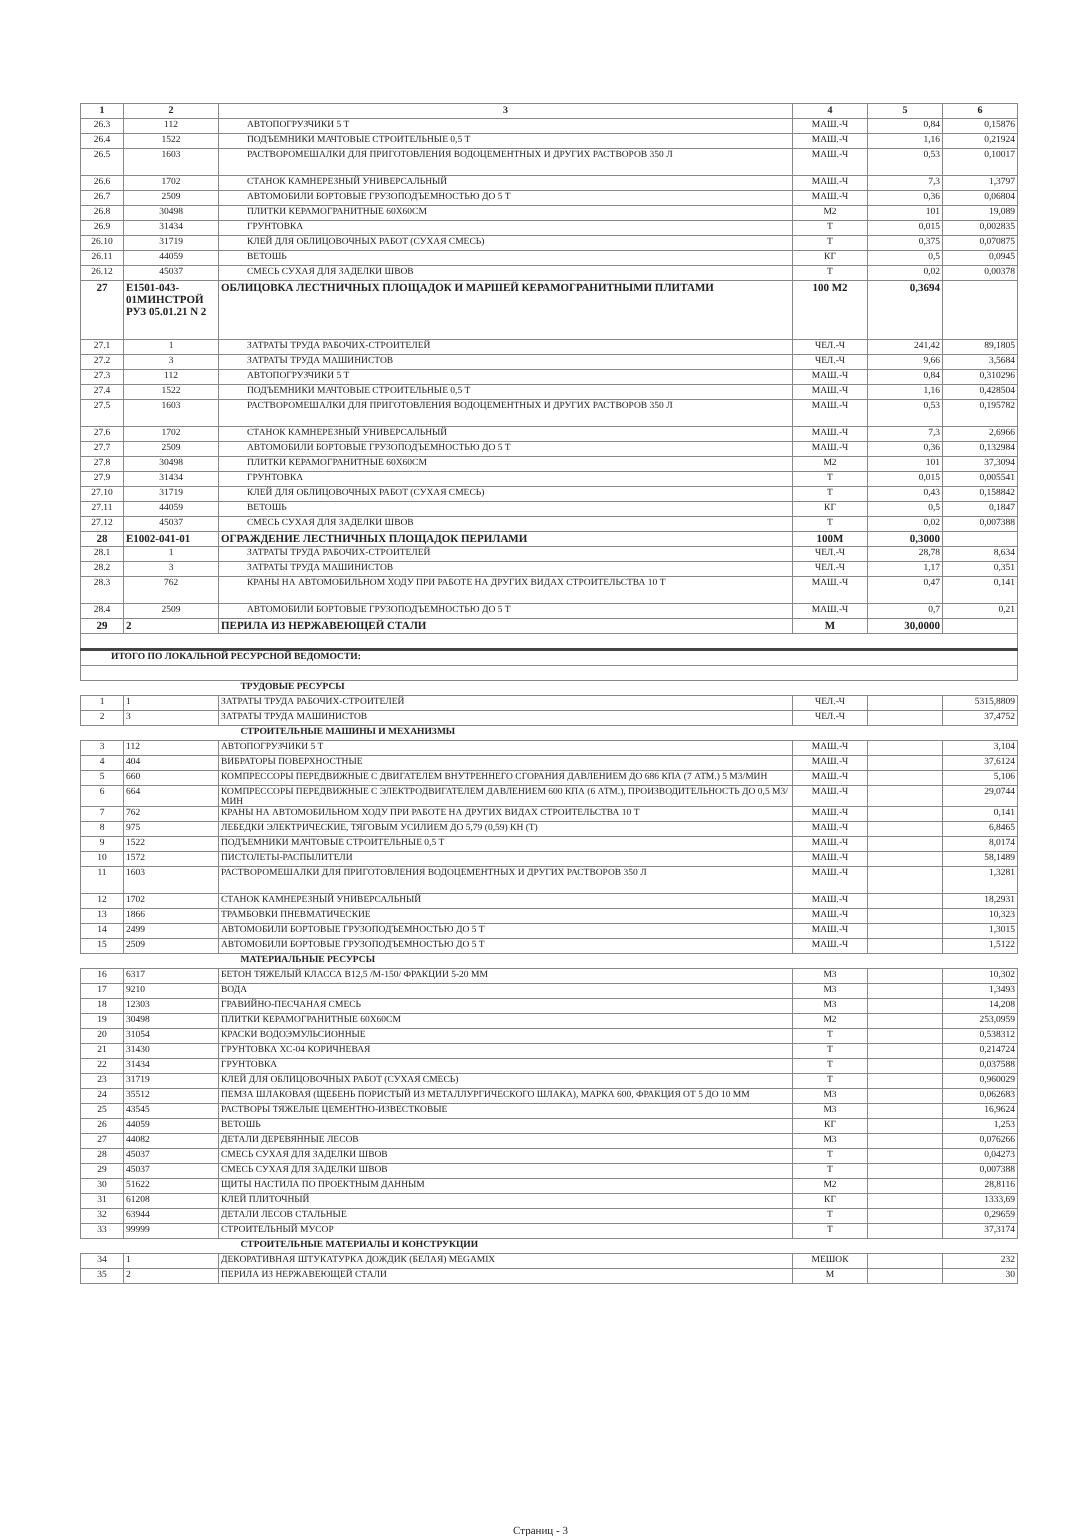| 1 | 2 | 3 | 4 | 5 | 6 |
| --- | --- | --- | --- | --- | --- |
| 26.3 | 112 | АВТОПОГРУЗЧИКИ 5 Т | МАШ.-Ч | 0,84 | 0,15876 |
| 26.4 | 1522 | ПОДЪЕМНИКИ МАЧТОВЫЕ СТРОИТЕЛЬНЫЕ 0,5 Т | МАШ.-Ч | 1,16 | 0,21924 |
| 26.5 | 1603 | РАСТВОРОМЕШАЛКИ ДЛЯ ПРИГОТОВЛЕНИЯ ВОДОЦЕМЕНТНЫХ И ДРУГИХ РАСТВОРОВ 350 Л | МАШ.-Ч | 0,53 | 0,10017 |
| 26.6 | 1702 | СТАНОК КАМНЕРЕЗНЫЙ УНИВЕРСАЛЬНЫЙ | МАШ.-Ч | 7,3 | 1,3797 |
| 26.7 | 2509 | АВТОМОБИЛИ БОРТОВЫЕ ГРУЗОПОДЪЕМНОСТЬЮ ДО 5 Т | МАШ.-Ч | 0,36 | 0,06804 |
| 26.8 | 30498 | ПЛИТКИ КЕРАМОГРАНИТНЫЕ 60Х60СМ | М2 | 101 | 19,089 |
| 26.9 | 31434 | ГРУНТОВКА | Т | 0,015 | 0,002835 |
| 26.10 | 31719 | КЛЕЙ ДЛЯ ОБЛИЦОВОЧНЫХ РАБОТ (СУХАЯ СМЕСЬ) | Т | 0,375 | 0,070875 |
| 26.11 | 44059 | ВЕТОШЬ | КГ | 0,5 | 0,0945 |
| 26.12 | 45037 | СМЕСЬ СУХАЯ ДЛЯ ЗАДЕЛКИ ШВОВ | Т | 0,02 | 0,00378 |
| 27 | Е1501-043-01МИНСТРОЙ РУЗ 05.01.21 N 2 | ОБЛИЦОВКА ЛЕСТНИЧНЫХ ПЛОЩАДОК И МАРШЕЙ КЕРАМОГРАНИТНЫМИ ПЛИТАМИ | 100 М2 | 0,3694 | |
| 27.1 | 1 | ЗАТРАТЫ ТРУДА РАБОЧИХ-СТРОИТЕЛЕЙ | ЧЕЛ.-Ч | 241,42 | 89,1805 |
| 27.2 | 3 | ЗАТРАТЫ ТРУДА МАШИНИСТОВ | ЧЕЛ.-Ч | 9,66 | 3,5684 |
| 27.3 | 112 | АВТОПОГРУЗЧИКИ 5 Т | МАШ.-Ч | 0,84 | 0,310296 |
| 27.4 | 1522 | ПОДЪЕМНИКИ МАЧТОВЫЕ СТРОИТЕЛЬНЫЕ 0,5 Т | МАШ.-Ч | 1,16 | 0,428504 |
| 27.5 | 1603 | РАСТВОРОМЕШАЛКИ ДЛЯ ПРИГОТОВЛЕНИЯ ВОДОЦЕМЕНТНЫХ И ДРУГИХ РАСТВОРОВ 350 Л | МАШ.-Ч | 0,53 | 0,195782 |
| 27.6 | 1702 | СТАНОК КАМНЕРЕЗНЫЙ УНИВЕРСАЛЬНЫЙ | МАШ.-Ч | 7,3 | 2,6966 |
| 27.7 | 2509 | АВТОМОБИЛИ БОРТОВЫЕ ГРУЗОПОДЪЕМНОСТЬЮ ДО 5 Т | МАШ.-Ч | 0,36 | 0,132984 |
| 27.8 | 30498 | ПЛИТКИ КЕРАМОГРАНИТНЫЕ 60Х60СМ | М2 | 101 | 37,3094 |
| 27.9 | 31434 | ГРУНТОВКА | Т | 0,015 | 0,005541 |
| 27.10 | 31719 | КЛЕЙ ДЛЯ ОБЛИЦОВОЧНЫХ РАБОТ (СУХАЯ СМЕСЬ) | Т | 0,43 | 0,158842 |
| 27.11 | 44059 | ВЕТОШЬ | КГ | 0,5 | 0,1847 |
| 27.12 | 45037 | СМЕСЬ СУХАЯ ДЛЯ ЗАДЕЛКИ ШВОВ | Т | 0,02 | 0,007388 |
| 28 | Е1002-041-01 | ОГРАЖДЕНИЕ ЛЕСТНИЧНЫХ ПЛОЩАДОК ПЕРИЛАМИ | 100М | 0,3000 | |
| 28.1 | 1 | ЗАТРАТЫ ТРУДА РАБОЧИХ-СТРОИТЕЛЕЙ | ЧЕЛ.-Ч | 28,78 | 8,634 |
| 28.2 | 3 | ЗАТРАТЫ ТРУДА МАШИНИСТОВ | ЧЕЛ.-Ч | 1,17 | 0,351 |
| 28.3 | 762 | КРАНЫ НА АВТОМОБИЛЬНОМ ХОДУ ПРИ РАБОТЕ НА ДРУГИХ ВИДАХ СТРОИТЕЛЬСТВА 10 Т | МАШ.-Ч | 0,47 | 0,141 |
| 28.4 | 2509 | АВТОМОБИЛИ БОРТОВЫЕ ГРУЗОПОДЪЕМНОСТЬЮ ДО 5 Т | МАШ.-Ч | 0,7 | 0,21 |
| 29 | 2 | ПЕРИЛА ИЗ НЕРЖАВЕЮЩЕЙ СТАЛИ | М | 30,0000 | |
| ИТОГО ПО ЛОКАЛЬНОЙ РЕСУРСНОЙ ВЕДОМОСТИ: | | | | | |
| ТРУДОВЫЕ РЕСУРСЫ | | | | | |
| 1 | 1 | ЗАТРАТЫ ТРУДА РАБОЧИХ-СТРОИТЕЛЕЙ | ЧЕЛ.-Ч | | 5315,8809 |
| 2 | 3 | ЗАТРАТЫ ТРУДА МАШИНИСТОВ | ЧЕЛ.-Ч | | 37,4752 |
| СТРОИТЕЛЬНЫЕ МАШИНЫ И МЕХАНИЗМЫ | | | | | |
| 3 | 112 | АВТОПОГРУЗЧИКИ 5 Т | МАШ.-Ч | | 3,104 |
| 4 | 404 | ВИБРАТОРЫ ПОВЕРХНОСТНЫЕ | МАШ.-Ч | | 37,6124 |
| 5 | 660 | КОМПРЕССОРЫ ПЕРЕДВИЖНЫЕ С ДВИГАТЕЛЕМ ВНУТРЕННЕГО СГОРАНИЯ ДАВЛЕНИЕМ ДО 686 КПА (7 АТМ.) 5 М3/МИН | МАШ.-Ч | | 5,106 |
| 6 | 664 | КОМПРЕССОРЫ ПЕРЕДВИЖНЫЕ С ЭЛЕКТРОДВИГАТЕЛЕМ ДАВЛЕНИЕМ 600 КПА (6 АТМ.), ПРОИЗВОДИТЕЛЬНОСТЬ ДО 0,5 М3/МИН | МАШ.-Ч | | 29,0744 |
| 7 | 762 | КРАНЫ НА АВТОМОБИЛЬНОМ ХОДУ ПРИ РАБОТЕ НА ДРУГИХ ВИДАХ СТРОИТЕЛЬСТВА 10 Т | МАШ.-Ч | | 0,141 |
| 8 | 975 | ЛЕБЕДКИ ЭЛЕКТРИЧЕСКИЕ, ТЯГОВЫМ УСИЛИЕМ ДО 5,79 (0,59) КН (Т) | МАШ.-Ч | | 6,8465 |
| 9 | 1522 | ПОДЪЕМНИКИ МАЧТОВЫЕ СТРОИТЕЛЬНЫЕ 0,5 Т | МАШ.-Ч | | 8,0174 |
| 10 | 1572 | ПИСТОЛЕТЫ-РАСПЫЛИТЕЛИ | МАШ.-Ч | | 58,1489 |
| 11 | 1603 | РАСТВОРОМЕШАЛКИ ДЛЯ ПРИГОТОВЛЕНИЯ ВОДОЦЕМЕНТНЫХ И ДРУГИХ РАСТВОРОВ 350 Л | МАШ.-Ч | | 1,3281 |
| 12 | 1702 | СТАНОК КАМНЕРЕЗНЫЙ УНИВЕРСАЛЬНЫЙ | МАШ.-Ч | | 18,2931 |
| 13 | 1866 | ТРАМБОВКИ ПНЕВМАТИЧЕСКИЕ | МАШ.-Ч | | 10,323 |
| 14 | 2499 | АВТОМОБИЛИ БОРТОВЫЕ ГРУЗОПОДЪЕМНОСТЬЮ ДО 5 Т | МАШ.-Ч | | 1,3015 |
| 15 | 2509 | АВТОМОБИЛИ БОРТОВЫЕ ГРУЗОПОДЪЕМНОСТЬЮ ДО 5 Т | МАШ.-Ч | | 1,5122 |
| МАТЕРИАЛЬНЫЕ РЕСУРСЫ | | | | | |
| 16 | 6317 | БЕТОН ТЯЖЕЛЫЙ КЛАССА В12,5 /М-150/ ФРАКЦИИ 5-20 ММ | М3 | | 10,302 |
| 17 | 9210 | ВОДА | М3 | | 1,3493 |
| 18 | 12303 | ГРАВИЙНО-ПЕСЧАНАЯ СМЕСЬ | М3 | | 14,208 |
| 19 | 30498 | ПЛИТКИ КЕРАМОГРАНИТНЫЕ 60Х60СМ | М2 | | 253,0959 |
| 20 | 31054 | КРАСКИ ВОДОЭМУЛЬСИОННЫЕ | Т | | 0,538312 |
| 21 | 31430 | ГРУНТОВКА ХС-04 КОРИЧНЕВАЯ | Т | | 0,214724 |
| 22 | 31434 | ГРУНТОВКА | Т | | 0,037588 |
| 23 | 31719 | КЛЕЙ ДЛЯ ОБЛИЦОВОЧНЫХ РАБОТ (СУХАЯ СМЕСЬ) | Т | | 0,960029 |
| 24 | 35512 | ПЕМЗА ШЛАКОВАЯ (ЩЕБЕНЬ ПОРИСТЫЙ ИЗ МЕТАЛЛУРГИЧЕСКОГО ШЛАКА), МАРКА 600, ФРАКЦИЯ ОТ 5 ДО 10 ММ | М3 | | 0,062683 |
| 25 | 43545 | РАСТВОРЫ ТЯЖЕЛЫЕ ЦЕМЕНТНО-ИЗВЕСТКОВЫЕ | М3 | | 16,9624 |
| 26 | 44059 | ВЕТОШЬ | КГ | | 1,253 |
| 27 | 44082 | ДЕТАЛИ ДЕРЕВЯННЫЕ ЛЕСОВ | М3 | | 0,076266 |
| 28 | 45037 | СМЕСЬ СУХАЯ ДЛЯ ЗАДЕЛКИ ШВОВ | Т | | 0,04273 |
| 29 | 45037 | СМЕСЬ СУХАЯ ДЛЯ ЗАДЕЛКИ ШВОВ | Т | | 0,007388 |
| 30 | 51622 | ЩИТЫ НАСТИЛА ПО ПРОЕКТНЫМ ДАННЫМ | М2 | | 28,8116 |
| 31 | 61208 | КЛЕЙ ПЛИТОЧНЫЙ | КГ | | 1333,69 |
| 32 | 63944 | ДЕТАЛИ ЛЕСОВ СТАЛЬНЫЕ | Т | | 0,29659 |
| 33 | 99999 | СТРОИТЕЛЬНЫЙ МУСОР | Т | | 37,3174 |
| СТРОИТЕЛЬНЫЕ МАТЕРИАЛЫ И КОНСТРУКЦИИ | | | | | |
| 34 | 1 | ДЕКОРАТИВНАЯ ШТУКАТУРКА ДОЖДИК (БЕЛАЯ) MEGAMIX | МЕШОК | | 232 |
| 35 | 2 | ПЕРИЛА ИЗ НЕРЖАВЕЮЩЕЙ СТАЛИ | М | | 30 |
Страниц - 3